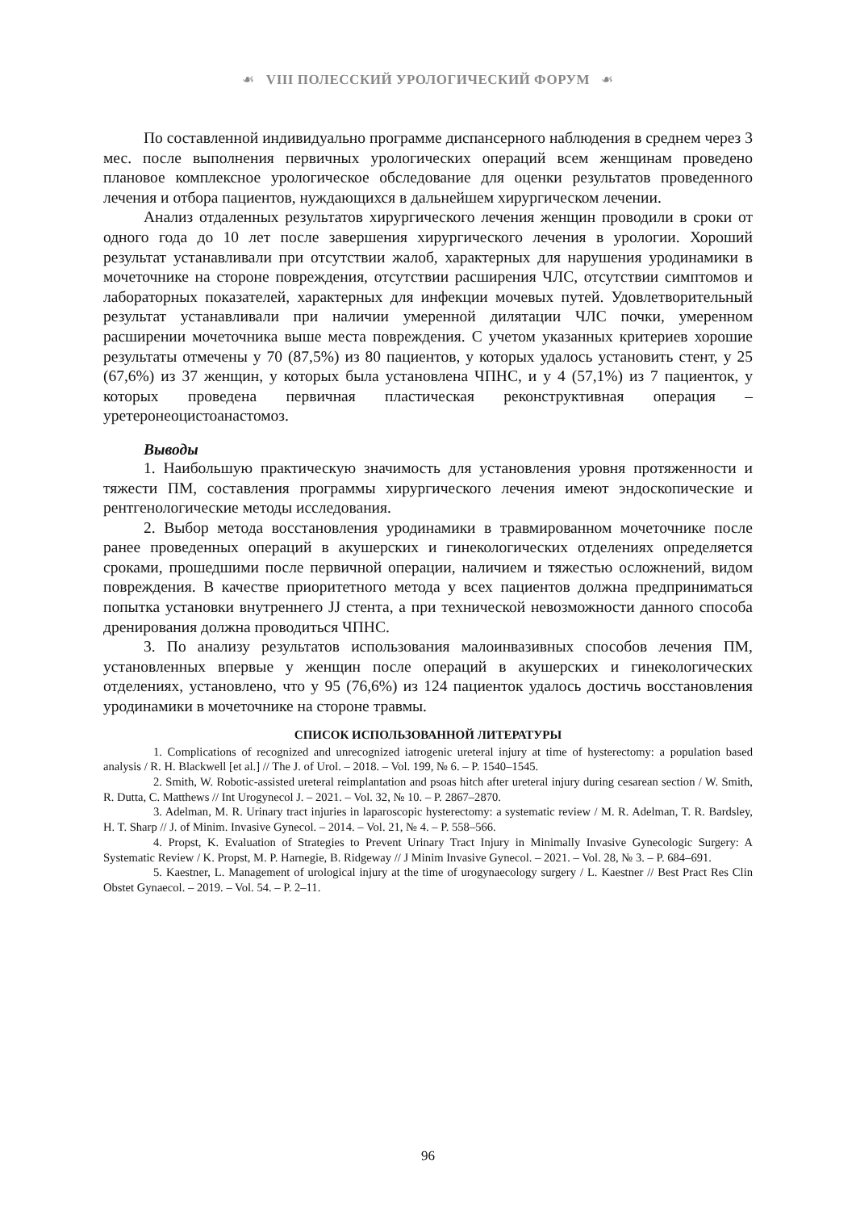☙ VIII ПОЛЕССКИЙ УРОЛОГИЧЕСКИЙ ФОРУМ ☙
По составленной индивидуально программе диспансерного наблюдения в среднем через 3 мес. после выполнения первичных урологических операций всем женщинам проведено плановое комплексное урологическое обследование для оценки результатов проведенного лечения и отбора пациентов, нуждающихся в дальнейшем хирургическом лечении.
Анализ отдаленных результатов хирургического лечения женщин проводили в сроки от одного года до 10 лет после завершения хирургического лечения в урологии. Хороший результат устанавливали при отсутствии жалоб, характерных для нарушения уродинамики в мочеточнике на стороне повреждения, отсутствии расширения ЧЛС, отсутствии симптомов и лабораторных показателей, характерных для инфекции мочевых путей. Удовлетворительный результат устанавливали при наличии умеренной дилятации ЧЛС почки, умеренном расширении мочеточника выше места повреждения. С учетом указанных критериев хорошие результаты отмечены у 70 (87,5%) из 80 пациентов, у которых удалось установить стент, у 25 (67,6%) из 37 женщин, у которых была установлена ЧПНС, и у 4 (57,1%) из 7 пациенток, у которых проведена первичная пластическая реконструктивная операция – уретеронеоцистоанастомоз.
Выводы
1. Наибольшую практическую значимость для установления уровня протяженности и тяжести ПМ, составления программы хирургического лечения имеют эндоскопические и рентгенологические методы исследования.
2. Выбор метода восстановления уродинамики в травмированном мочеточнике после ранее проведенных операций в акушерских и гинекологических отделениях определяется сроками, прошедшими после первичной операции, наличием и тяжестью осложнений, видом повреждения. В качестве приоритетного метода у всех пациентов должна предприниматься попытка установки внутреннего JJ стента, а при технической невозможности данного способа дренирования должна проводиться ЧПНС.
3. По анализу результатов использования малоинвазивных способов лечения ПМ, установленных впервые у женщин после операций в акушерских и гинекологических отделениях, установлено, что у 95 (76,6%) из 124 пациенток удалось достичь восстановления уродинамики в мочеточнике на стороне травмы.
СПИСОК ИСПОЛЬЗОВАННОЙ ЛИТЕРАТУРЫ
1. Complications of recognized and unrecognized iatrogenic ureteral injury at time of hysterectomy: a population based analysis / R. H. Blackwell [et al.] // The J. of Urol. – 2018. – Vol. 199, № 6. – P. 1540–1545.
2. Smith, W. Robotic-assisted ureteral reimplantation and psoas hitch after ureteral injury during cesarean section / W. Smith, R. Dutta, C. Matthews // Int Urogynecol J. – 2021. – Vol. 32, № 10. – P. 2867–2870.
3. Adelman, M. R. Urinary tract injuries in laparoscopic hysterectomy: a systematic review / M. R. Adelman, T. R. Bardsley, H. T. Sharp // J. of Minim. Invasive Gynecol. – 2014. – Vol. 21, № 4. – P. 558–566.
4. Propst, K. Evaluation of Strategies to Prevent Urinary Tract Injury in Minimally Invasive Gynecologic Surgery: A Systematic Review / K. Propst, M. P. Harnegie, B. Ridgeway // J Minim Invasive Gynecol. – 2021. – Vol. 28, № 3. – P. 684–691.
5. Kaestner, L. Management of urological injury at the time of urogynaecology surgery / L. Kaestner // Best Pract Res Clin Obstet Gynaecol. – 2019. – Vol. 54. – P. 2–11.
96